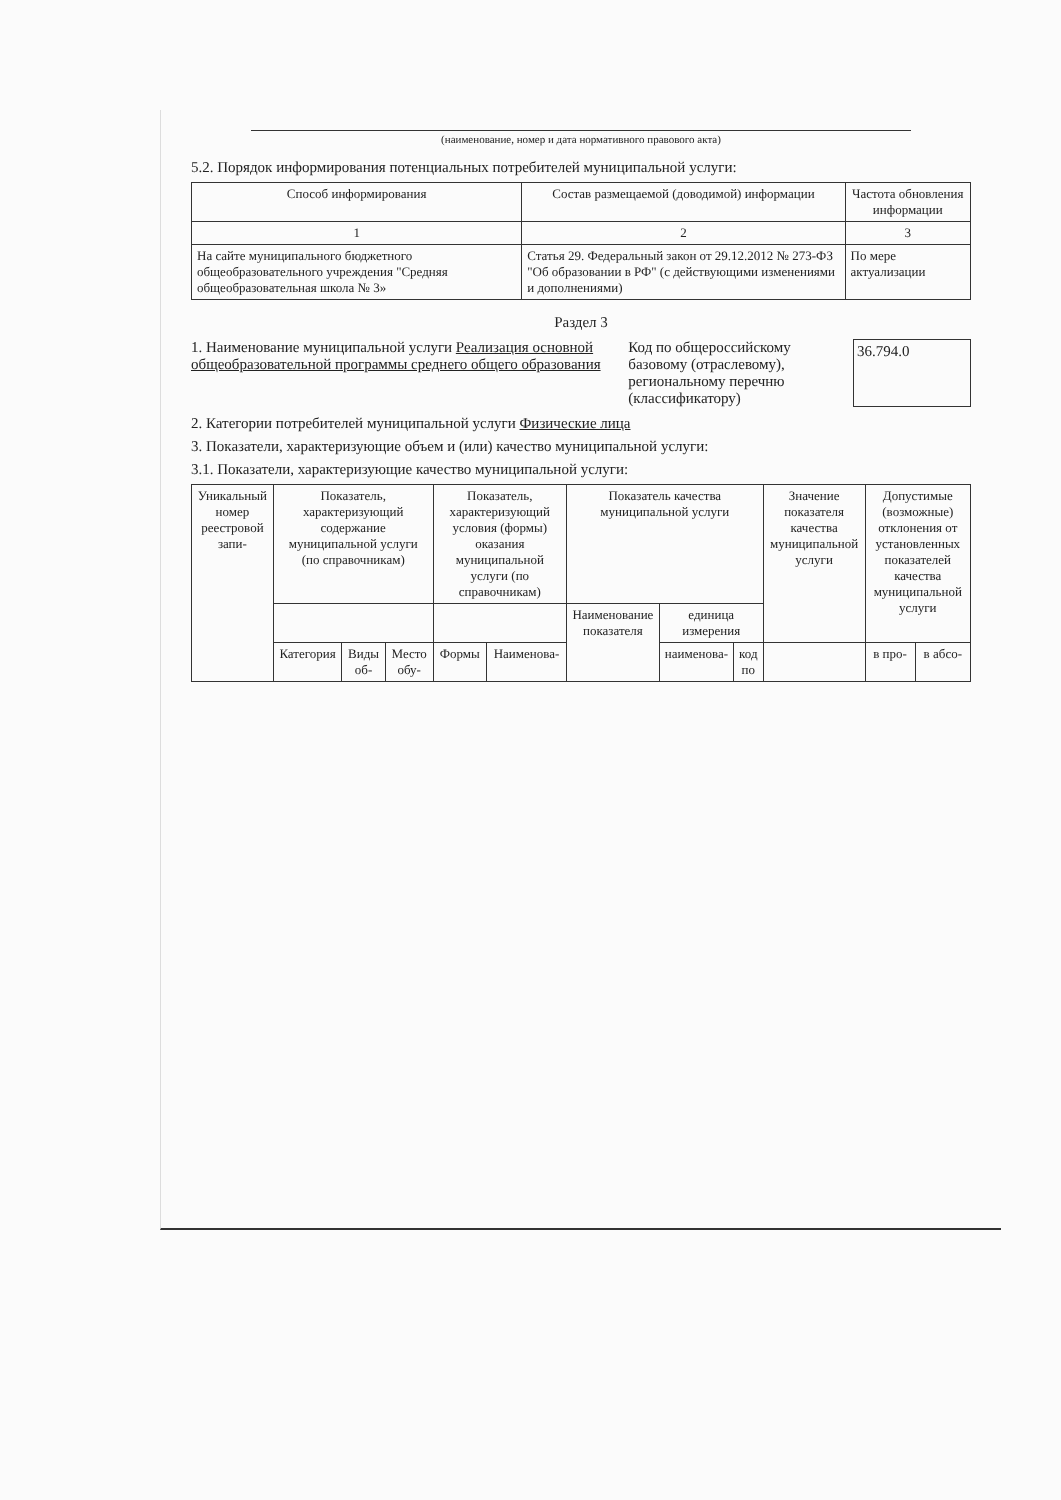(наименование, номер и дата нормативного правового акта)
5.2. Порядок информирования потенциальных потребителей муниципальной услуги:
| Способ информирования | Состав размещаемой (доводимой) информации | Частота обновления информации |
| --- | --- | --- |
| 1 | 2 | 3 |
| На сайте муниципального бюджетного общеобразовательного учреждения "Средняя общеобразовательная школа № 3» | Статья 29. Федеральный закон от 29.12.2012 № 273-ФЗ "Об образовании в РФ" (с действующими изменениями и дополнениями) | По мере актуализации |
Раздел 3
1. Наименование муниципальной услуги Реализация основной общеобразовательной программы среднего общего образования
Код по общероссийскому базовому (отраслевому), региональному перечню (классификатору)
36.794.0
2. Категории потребителей муниципальной услуги Физические лица
3. Показатели, характеризующие объем и (или) качество муниципальной услуги:
3.1. Показатели, характеризующие качество муниципальной услуги:
| Уникальный номер реестровой запи- | Показатель, характеризующий содержание муниципальной услуги (по справочникам) | | | Показатель, характеризующий условия (формы) оказания муниципальной услуги (по справочникам) | | Показатель качества муниципальной услуги | | | Значение показателя качества муниципальной услуги | Допустимые (возможные) отклонения от установленных показателей качества муниципальной услуги | |
| --- | --- | --- | --- | --- | --- | --- | --- | --- | --- | --- | --- |
| | | | | | | Наименование показателя | единица измерения | | | | |
| | Категория | Виды об- | Место обу- | Формы | Наименова- | | наименова- | код по | | в про- | в абсо- |